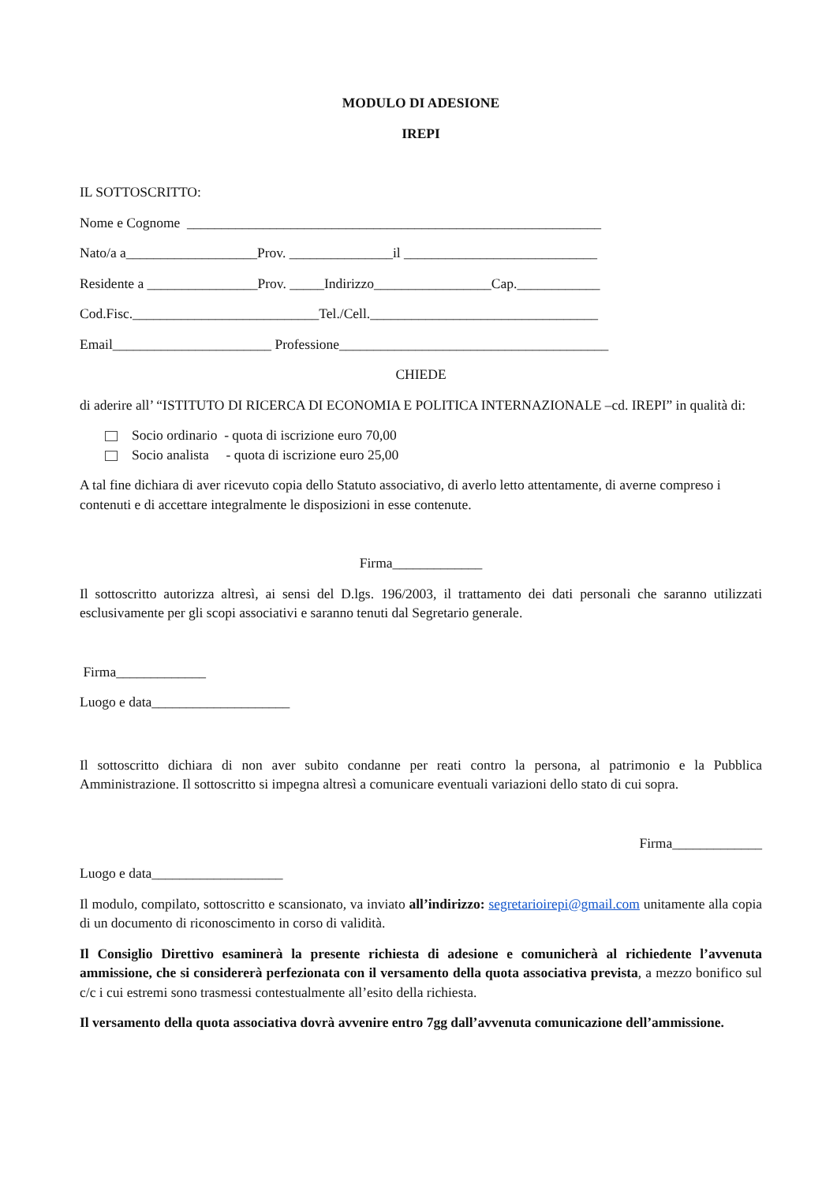MODULO DI ADESIONE
IREPI
IL SOTTOSCRITTO:
Nome e Cognome ____________________________________________________________
Nato/a a___________________Prov. _______________il ____________________________
Residente a ________________Prov. _____Indirizzo_________________Cap.____________
Cod.Fisc.___________________________Tel./Cell._________________________________
Email_______________________ Professione_______________________________________
CHIEDE
di aderire all’ “ISTITUTO DI RICERCA DI ECONOMIA E POLITICA INTERNAZIONALE –cd. IREPI” in qualità di:
Socio ordinario - quota di iscrizione euro 70,00
Socio analista - quota di iscrizione euro 25,00
A tal fine dichiara di aver ricevuto copia dello Statuto associativo, di averlo letto attentamente, di averne compreso i contenuti e di accettare integralmente le disposizioni in esse contenute.
Firma_____________
Il sottoscritto autorizza altresì, ai sensi del D.lgs. 196/2003, il trattamento dei dati personali che saranno utilizzati esclusivamente per gli scopi associativi e saranno tenuti dal Segretario generale.
Firma_____________
Luogo e data____________________
Il sottoscritto dichiara di non aver subito condanne per reati contro la persona, al patrimonio e la Pubblica Amministrazione. Il sottoscritto si impegna altresì a comunicare eventuali variazioni dello stato di cui sopra.
Firma_____________
Luogo e data___________________
Il modulo, compilato, sottoscritto e scansionato, va inviato all’indirizzo: segretarioirepi@gmail.com unitamente alla copia di un documento di riconoscimento in corso di validità.
Il Consiglio Direttivo esaminerà la presente richiesta di adesione e comunicherà al richiedente l’avvenuta ammissione, che si considererà perfezionata con il versamento della quota associativa prevista, a mezzo bonifico sul c/c i cui estremi sono trasmessi contestualmente all’esito della richiesta.
Il versamento della quota associativa dovrà avvenire entro 7gg dall’avvenuta comunicazione dell’ammissione.